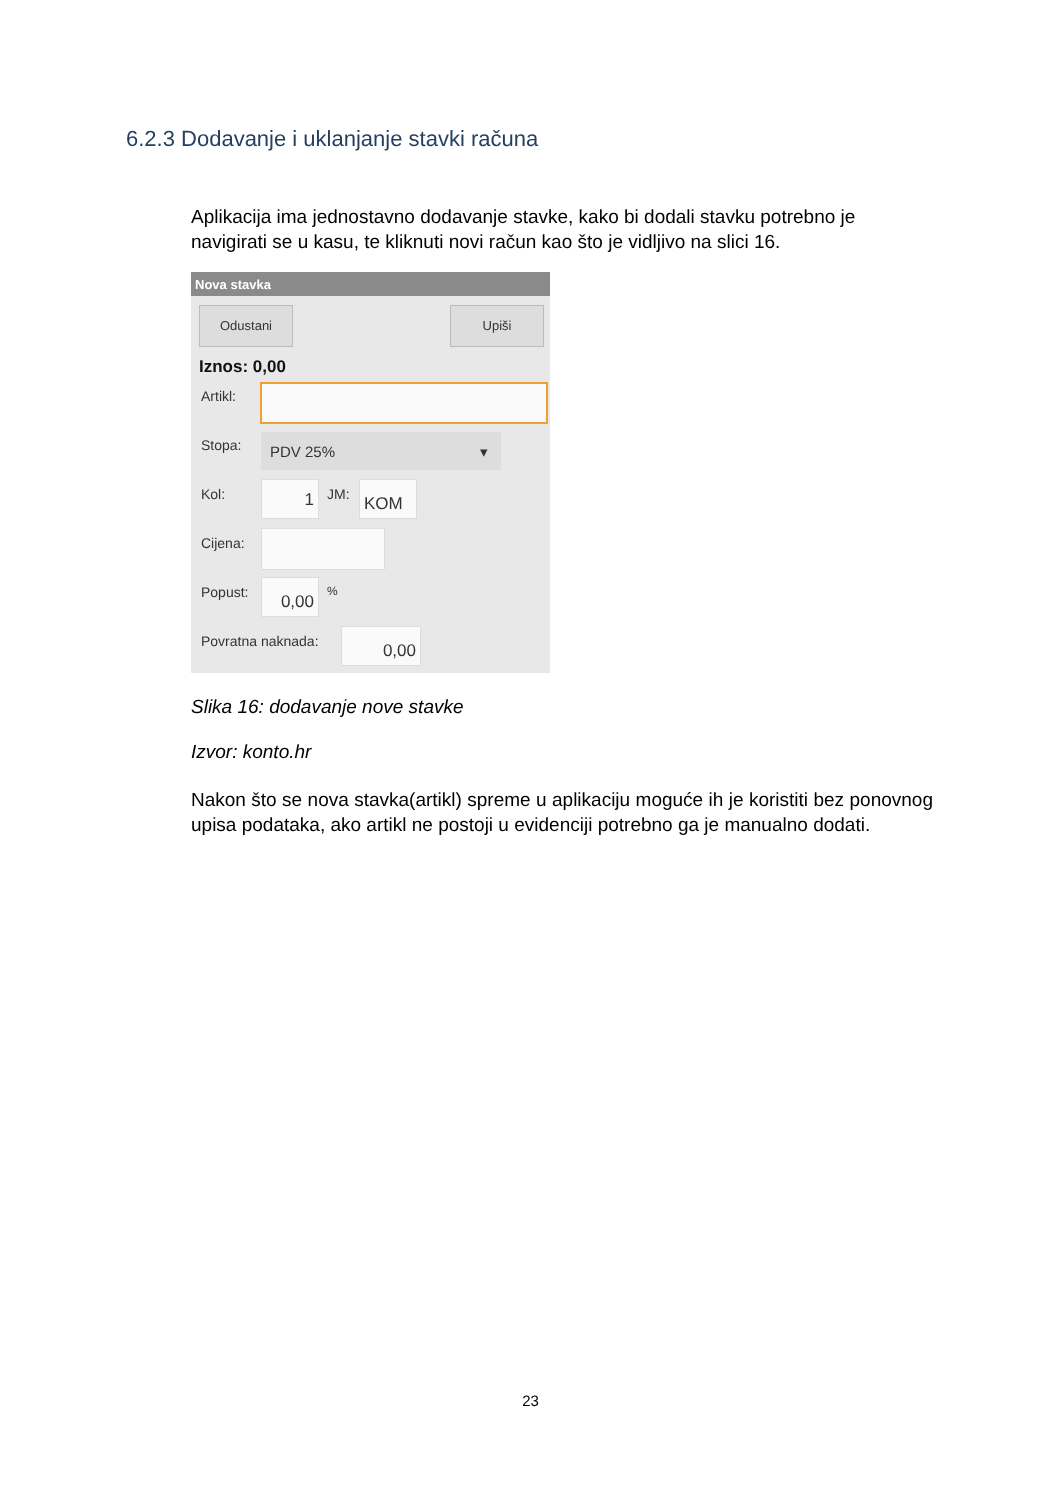6.2.3 Dodavanje i uklanjanje stavki računa
Aplikacija ima jednostavno dodavanje stavke, kako bi dodali stavku potrebno je navigirati se u kasu, te kliknuti novi račun kao što je vidljivo na slici 16.
Nova stavka
Odustani Upiši
Iznos: 0,00
Artikl:
Stopa: PDV 25% ▾
Kol: 1 JM: KOM
Cijena:
Popust: 0,00 %
Povratna naknada: 0,00
Slika 16: dodavanje nove stavke
Izvor: konto.hr
Nakon što se nova stavka(artikl) spreme u aplikaciju moguće ih je koristiti bez ponovnog upisa podataka, ako artikl ne postoji u evidenciji potrebno ga je manualno dodati.
23